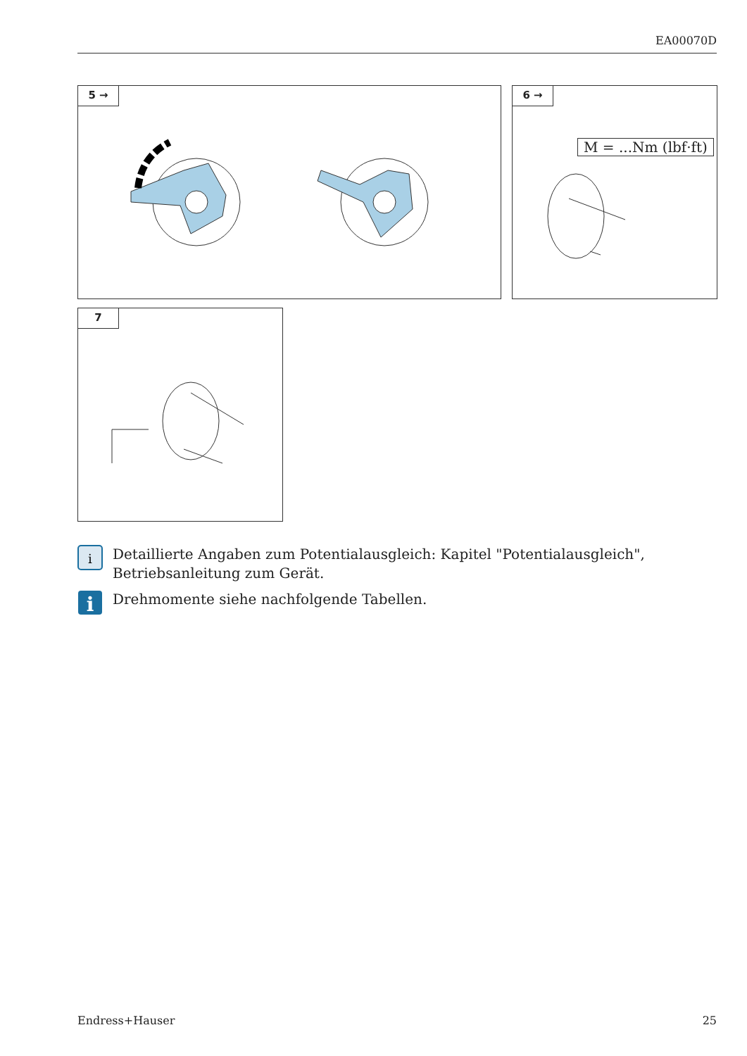EA00070D
5 →
6 →
M = ...Nm (lbf·ft)
7
i
Detaillierte Angaben zum Potentialausgleich: Kapitel "Potentialausgleich",
Betriebsanleitung zum Gerät.
i
Drehmomente siehe nachfolgende Tabellen.
Endress+Hauser 25